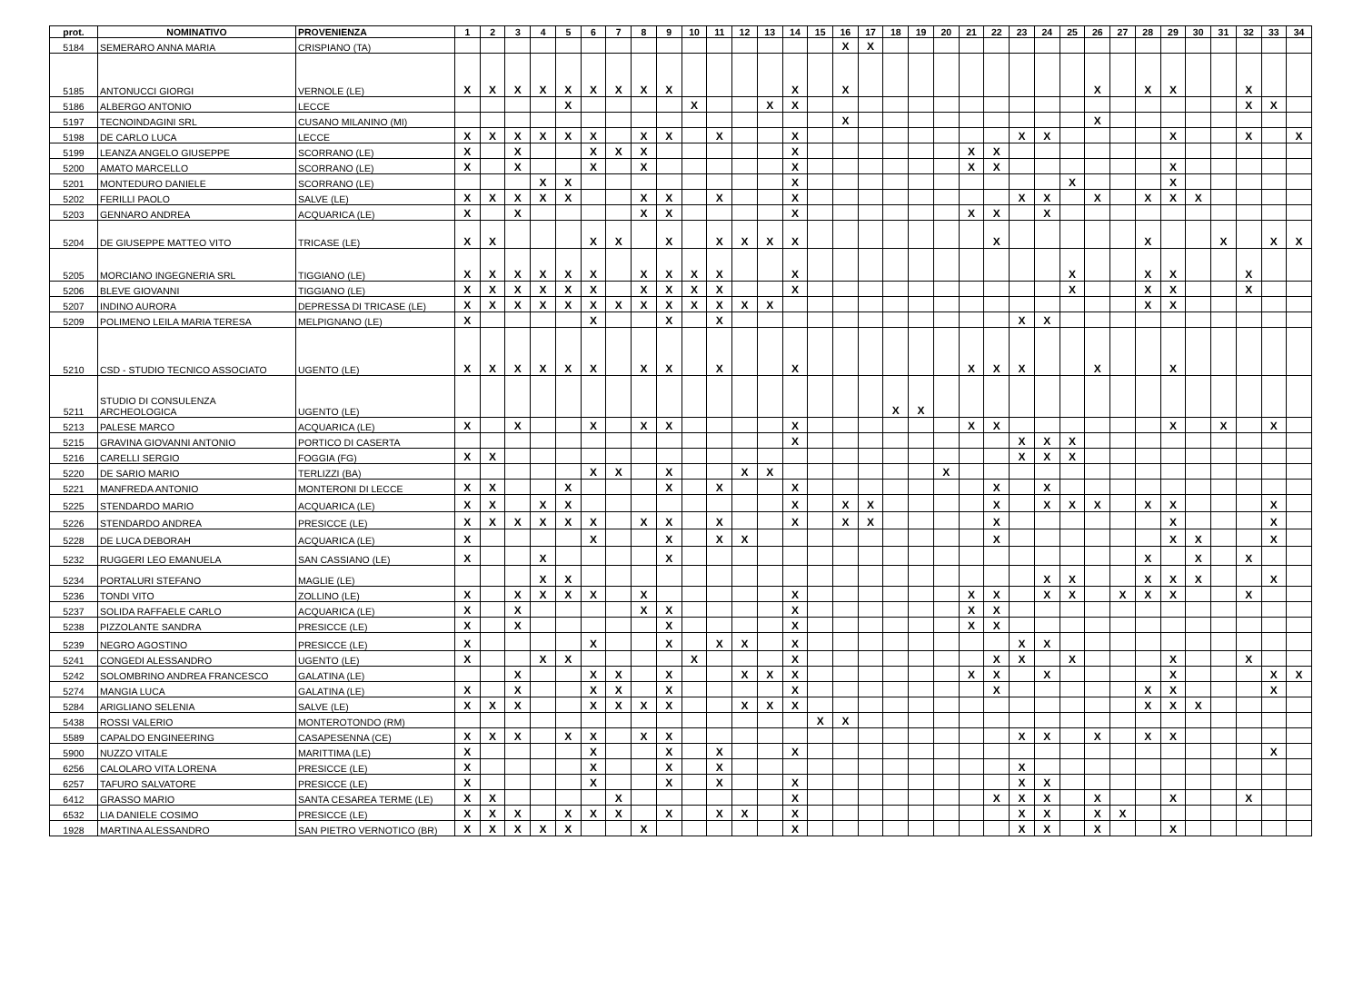| prot. | NOMINATIVO | PROVENIENZA | 1 | 2 | 3 | 4 | 5 | 6 | 7 | 8 | 9 | 10 | 11 | 12 | 13 | 14 | 15 | 16 | 17 | 18 | 19 | 20 | 21 | 22 | 23 | 24 | 25 | 26 | 27 | 28 | 29 | 30 | 31 | 32 | 33 | 34 |
| --- | --- | --- | --- | --- | --- | --- | --- | --- | --- | --- | --- | --- | --- | --- | --- | --- | --- | --- | --- | --- | --- | --- | --- | --- | --- | --- | --- | --- | --- | --- | --- | --- | --- | --- | --- | --- |
| 5184 | SEMERARO ANNA MARIA | CRISPIANO (TA) | | | | | | | | | | | | | | | | X | X | | | | | | | | | | | | | | | | | |
| 5185 | ANTONUCCI GIORGI | VERNOLE (LE) | X | X | X | X | X | X | X | X | X | | | | | X | | X | | | | | | | | | | X | | X | X | | | X | | |
| 5186 | ALBERGO ANTONIO | LECCE | | | | | X | | | | | X | | | X | X | | | | | | | | | | | | | | | | | | X | X | |
| 5197 | TECNOINDAGINI SRL | CUSANO MILANINO (MI) | | | | | | | | | | | | | | | | X | | | | | | | | | | X | | | | | | | | |
| 5198 | DE CARLO LUCA | LECCE | X | X | X | X | X | X | | X | X | | X | | | X | | | | | | | | | X | X | | | | | X | | | X | | X |
| 5199 | LEANZA ANGELO GIUSEPPE | SCORRANO (LE) | X | | X | | | X | X | X | | | | | | X | | | | | | | X | X | | | | | | | | | | | | |
| 5200 | AMATO MARCELLO | SCORRANO (LE) | X | | X | | | X | | X | | | | | | X | | | | | | | X | X | | | | | | | X | | | | | |
| 5201 | MONTEDURO DANIELE | SCORRANO (LE) | | | | X | X | | | | | | | | | X | | | | | | | | | | | X | | | | X | | | | | |
| 5202 | FERILLI PAOLO | SALVE (LE) | X | X | X | X | X | | | X | X | | X | | | X | | | | | | | | | X | X | | X | | X | X | X | | | | |
| 5203 | GENNARO ANDREA | ACQUARICA (LE) | X | | X | | | | | X | X | | | | | X | | | | | | | X | X | | X | | | | | | | | | | |
| 5204 | DE GIUSEPPE MATTEO VITO | TRICASE (LE) | X | X | | | | X | X | | X | | X | X | X | X | | | | | | | | X | | | | | | X | | | X | | X | X |
| 5205 | MORCIANO INGEGNERIA SRL | TIGGIANO (LE) | X | X | X | X | X | X | | X | X | X | X | | | X | | | | | | | | | | | X | | | X | X | | | X | | |
| 5206 | BLEVE GIOVANNI | TIGGIANO (LE) | X | X | X | X | X | X | | X | X | X | X | | | X | | | | | | | | | | | X | | | X | X | | | X | | |
| 5207 | INDINO AURORA | DEPRESSA DI TRICASE (LE) | X | X | X | X | X | X | X | X | X | X | X | X | X | | | | | | | | | | | | | | | X | X | | | | | |
| 5209 | POLIMENO LEILA MARIA TERESA | MELPIGNANO (LE) | X | | | | | X | | | X | | X | | | | | | | | | | | | X | X | | | | | | | | | | |
| 5210 | CSD - STUDIO TECNICO ASSOCIATO | UGENTO (LE) | X | X | X | X | X | X | | X | X | | X | | | X | | | | | | | X | X | X | | | X | | | X | | | | | |
| 5211 | STUDIO DI CONSULENZA ARCHEOLOGICA | UGENTO (LE) | | | | | | | | | | | | | | | | | | X | X | | | | | | | | | | | | | | | |
| 5213 | PALESE MARCO | ACQUARICA (LE) | X | | X | | | X | | X | X | | | | | X | | | | | | | X | X | | | | | | | X | | X | | X | |
| 5215 | GRAVINA GIOVANNI ANTONIO | PORTICO DI CASERTA | | | | | | | | | | | | | | X | | | | | | | | | X | X | X | | | | | | | | | |
| 5216 | CARELLI SERGIO | FOGGIA (FG) | X | X | | | | | | | | | | | | | | | | | | | | | X | X | X | | | | | | | | | |
| 5220 | DE SARIO MARIO | TERLIZZI (BA) | | | | | | X | X | | X | | | X | X | | | | | | | X | | | | | | | | | | | | | | |
| 5221 | MANFREDA ANTONIO | MONTERONI DI LECCE | X | X | | | X | | | | X | | X | | | X | | | | | | | | X | | X | | | | | | | | | | |
| 5225 | STENDARDO MARIO | ACQUARICA (LE) | X | X | | X | X | | | | | | | | | X | | X | X | | | | | X | | X | X | X | | X | X | | | | X | |
| 5226 | STENDARDO ANDREA | PRESICCE (LE) | X | X | X | X | X | X | | X | X | | X | | | X | | X | X | | | | | X | | | | | | | X | | | | X | |
| 5228 | DE LUCA DEBORAH | ACQUARICA (LE) | X | | | | | X | | | X | | X | X | | | | | | | | | | X | | | | | | | X | X | | | X | |
| 5232 | RUGGERI LEO EMANUELA | SAN CASSIANO (LE) | X | | | X | | | | | X | | | | | | | | | | | | | | | | | | | X | | X | | X | | |
| 5234 | PORTALURI STEFANO | MAGLIE (LE) | | | | X | X | | | | | | | | | | | | | | | | | | | X | X | | | X | X | X | | | X | |
| 5236 | TONDI VITO | ZOLLINO (LE) | X | | X | X | X | X | | X | | | | | | X | | | | | | | X | X | | X | X | | X | X | X | | | X | | |
| 5237 | SOLIDA RAFFAELE CARLO | ACQUARICA (LE) | X | | X | | | | | X | X | | | | | X | | | | | | | X | X | | | | | | | | | | | | |
| 5238 | PIZZOLANTE SANDRA | PRESICCE (LE) | X | | X | | | | | | X | | | | | X | | | | | | | X | X | | | | | | | | | | | | |
| 5239 | NEGRO AGOSTINO | PRESICCE (LE) | X | | | | | X | | | X | | X | X | | X | | | | | | | | | X | X | | | | | | | | | | |
| 5241 | CONGEDI ALESSANDRO | UGENTO (LE) | X | | | X | X | | | | | X | | | | X | | | | | | | | X | X | | X | | | | X | | | X | | |
| 5242 | SOLOMBRINO ANDREA FRANCESCO | GALATINA (LE) | | | X | | | X | X | | X | | | X | X | X | | | | | | | X | X | | X | | | | | X | | | | X | X |
| 5274 | MANGIA LUCA | GALATINA (LE) | X | | X | | | X | X | | X | | | | | X | | | | | | | | X | | | | | | X | X | | | | X | |
| 5284 | ARIGLIANO SELENIA | SALVE (LE) | X | X | X | | | X | X | X | X | | | X | X | X | | | | | | | | | | | | | | X | X | X | | | | |
| 5438 | ROSSI VALERIO | MONTEROTONDO (RM) | | | | | | | | | | | | | | | X | X | | | | | | | | | | | | | | | | | | |
| 5589 | CAPALDO ENGINEERING | CASAPESENNA (CE) | X | X | X | | X | X | | X | X | | | | | | | | | | | | | | X | X | | X | | X | X | | | | | |
| 5900 | NUZZO VITALE | MARITTIMA (LE) | X | | | | | X | | | X | | X | | | X | | | | | | | | | | | | | | | | | | | X | |
| 6256 | CALOLARO VITA LORENA | PRESICCE (LE) | X | | | | | X | | | X | | X | | | | | | | | | | | | X | | | | | | | | | | | |
| 6257 | TAFURO SALVATORE | PRESICCE (LE) | X | | | | | X | | | X | | X | | | X | | | | | | | | | X | X | | | | | | | | | | |
| 6412 | GRASSO MARIO | SANTA CESAREA TERME (LE) | X | X | | | | | X | | | | | | | X | | | | | | | | X | X | X | | X | | | X | | | X | | |
| 6532 | LIA DANIELE COSIMO | PRESICCE (LE) | X | X | X | | X | X | X | | X | | X | X | | X | | | | | | | | | X | X | | X | X | | | | | | | |
| 1928 | MARTINA ALESSANDRO | SAN PIETRO VERNOTICO (BR) | X | X | X | X | X | | | X | | | | | | X | | | | | | | | | X | X | | X | | | X | | | | | |